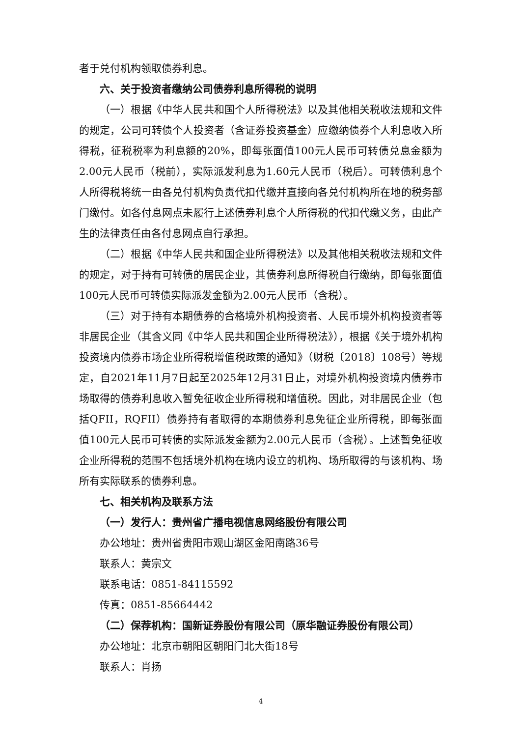者于兑付机构领取债券利息。
六、关于投资者缴纳公司债券利息所得税的说明
（一）根据《中华人民共和国个人所得税法》以及其他相关税收法规和文件的规定，公司可转债个人投资者（含证券投资基金）应缴纳债券个人利息收入所得税，征税税率为利息额的20%，即每张面值100元人民币可转债兑息金额为2.00元人民币（税前），实际派发利息为1.60元人民币（税后）。可转债利息个人所得税将统一由各兑付机构负责代扣代缴并直接向各兑付机构所在地的税务部门缴付。如各付息网点未履行上述债券利息个人所得税的代扣代缴义务，由此产生的法律责任由各付息网点自行承担。
（二）根据《中华人民共和国企业所得税法》以及其他相关税收法规和文件的规定，对于持有可转债的居民企业，其债券利息所得税自行缴纳，即每张面值100元人民币可转债实际派发金额为2.00元人民币（含税）。
（三）对于持有本期债券的合格境外机构投资者、人民币境外机构投资者等非居民企业（其含义同《中华人民共和国企业所得税法》），根据《关于境外机构投资境内债券市场企业所得税增值税政策的通知》（财税〔2018〕108号）等规定，自2021年11月7日起至2025年12月31日止，对境外机构投资境内债券市场取得的债券利息收入暂免征收企业所得税和增值税。因此，对非居民企业（包括QFII，RQFII）债券持有者取得的本期债券利息免征企业所得税，即每张面值100元人民币可转债的实际派发金额为2.00元人民币（含税）。上述暂免征收企业所得税的范围不包括境外机构在境内设立的机构、场所取得的与该机构、场所有实际联系的债券利息。
七、相关机构及联系方法
（一）发行人：贵州省广播电视信息网络股份有限公司
办公地址：贵州省贵阳市观山湖区金阳南路36号
联系人：黄宗文
联系电话：0851-84115592
传真：0851-85664442
（二）保荐机构：国新证券股份有限公司（原华融证券股份有限公司）
办公地址：北京市朝阳区朝阳门北大街18号
联系人：肖扬
4